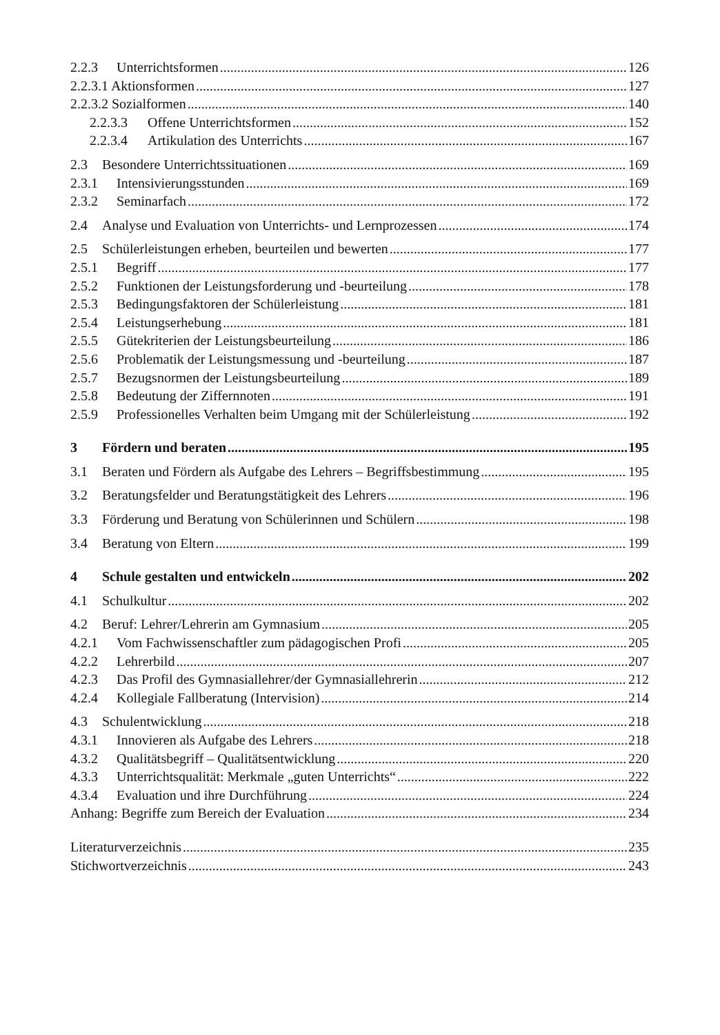2.2.3 Unterrichtsformen 126
2.2.3.1 Aktionsformen 127
2.2.3.2 Sozialformen 140
2.2.3.3 Offene Unterrichtsformen 152
2.2.3.4 Artikulation des Unterrichts 167
2.3 Besondere Unterrichtssituationen 169
2.3.1 Intensivierungsstunden 169
2.3.2 Seminarfach 172
2.4 Analyse und Evaluation von Unterrichts- und Lernprozessen 174
2.5 Schülerleistungen erheben, beurteilen und bewerten 177
2.5.1 Begriff 177
2.5.2 Funktionen der Leistungsforderung und -beurteilung 178
2.5.3 Bedingungsfaktoren der Schülerleistung 181
2.5.4 Leistungserhebung 181
2.5.5 Gütekriterien der Leistungsbeurteilung 186
2.5.6 Problematik der Leistungsmessung und -beurteilung 187
2.5.7 Bezugsnormen der Leistungsbeurteilung 189
2.5.8 Bedeutung der Ziffernnoten 191
2.5.9 Professionelles Verhalten beim Umgang mit der Schülerleistung 192
3 Fördern und beraten 195
3.1 Beraten und Fördern als Aufgabe des Lehrers – Begriffsbestimmung 195
3.2 Beratungsfelder und Beratungstätigkeit des Lehrers 196
3.3 Förderung und Beratung von Schülerinnen und Schülern 198
3.4 Beratung von Eltern 199
4 Schule gestalten und entwickeln 202
4.1 Schulkultur 202
4.2 Beruf: Lehrer/Lehrerin am Gymnasium 205
4.2.1 Vom Fachwissenschaftler zum pädagogischen Profi 205
4.2.2 Lehrerbild 207
4.2.3 Das Profil des Gymnasiallehrer/der Gymnasiallehrerin 212
4.2.4 Kollegiale Fallberatung (Intervision) 214
4.3 Schulentwicklung 218
4.3.1 Innovieren als Aufgabe des Lehrers 218
4.3.2 Qualitätsbegriff – Qualitätsentwicklung 220
4.3.3 Unterrichtsqualität: Merkmale „guten Unterrichts“ 222
4.3.4 Evaluation und ihre Durchführung 224
Anhang: Begriffe zum Bereich der Evaluation 234
Literaturverzeichnis 235
Stichwortverzeichnis 243